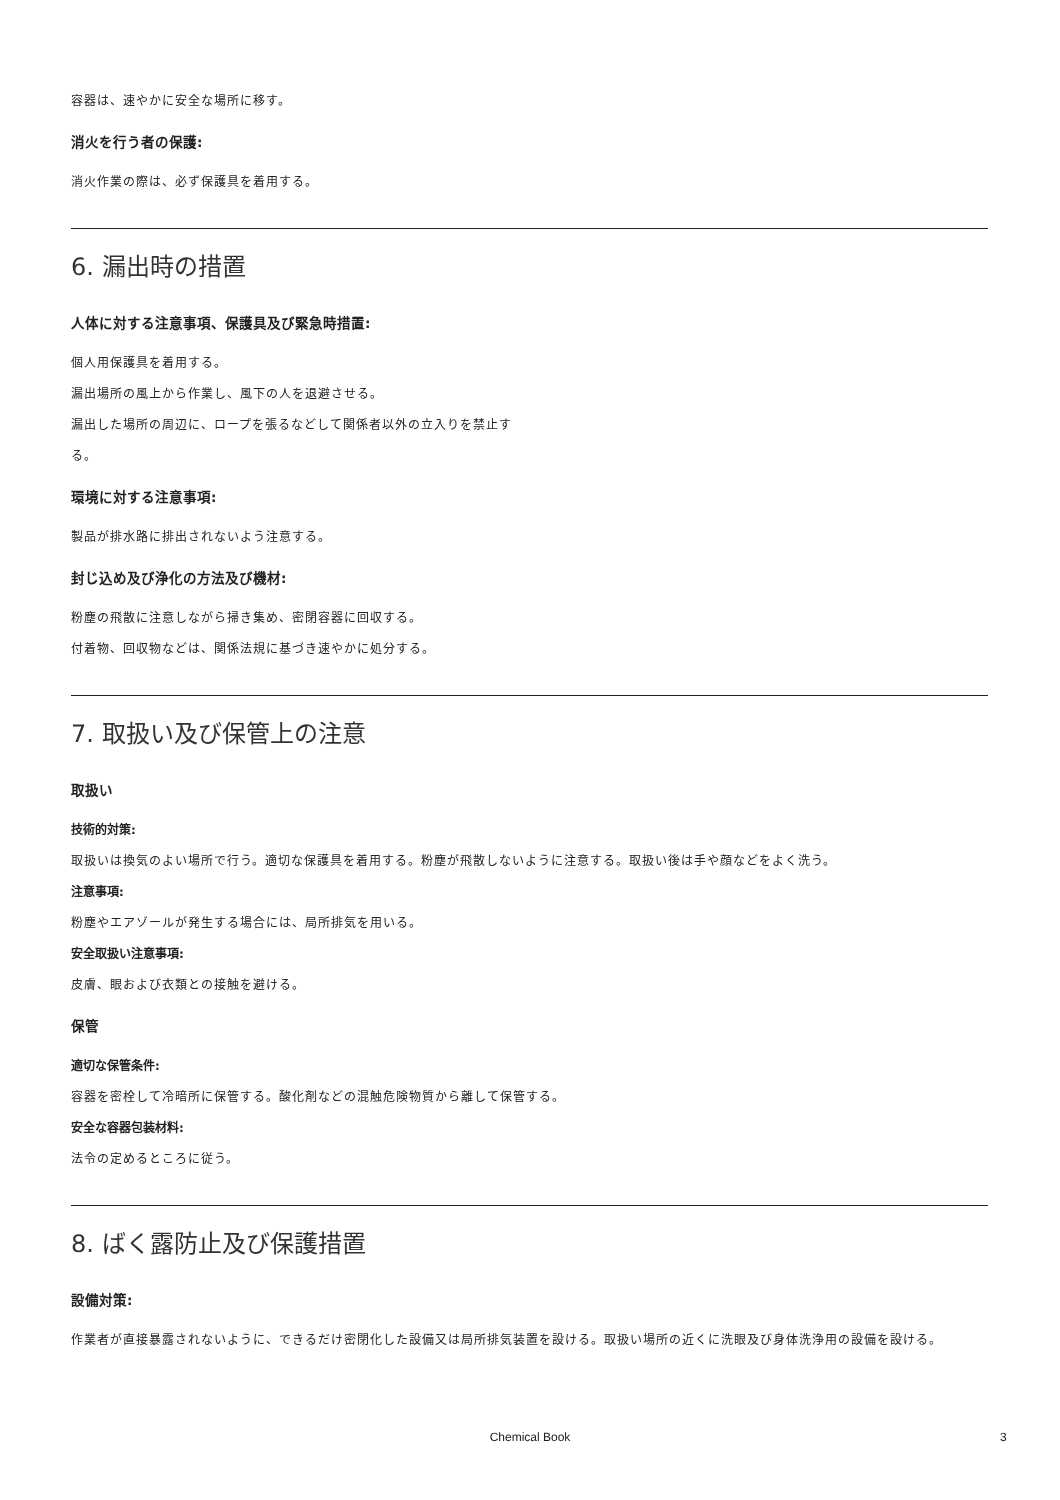容器は、速やかに安全な場所に移す。
消火を行う者の保護:
消火作業の際は、必ず保護具を着用する。
6. 漏出時の措置
人体に対する注意事項、保護具及び緊急時措置:
個人用保護具を着用する。
漏出場所の風上から作業し、風下の人を退避させる。
漏出した場所の周辺に、ロープを張るなどして関係者以外の立入りを禁止す
る。
環境に対する注意事項:
製品が排水路に排出されないよう注意する。
封じ込め及び浄化の方法及び機材:
粉塵の飛散に注意しながら掃き集め、密閉容器に回収する。
付着物、回収物などは、関係法規に基づき速やかに処分する。
7. 取扱い及び保管上の注意
取扱い
技術的対策:
取扱いは換気のよい場所で行う。適切な保護具を着用する。粉塵が飛散しないように注意する。取扱い後は手や顔などをよく洗う。
注意事項:
粉塵やエアゾールが発生する場合には、局所排気を用いる。
安全取扱い注意事項:
皮膚、眼および衣類との接触を避ける。
保管
適切な保管条件:
容器を密栓して冷暗所に保管する。酸化剤などの混触危険物質から離して保管する。
安全な容器包装材料:
法令の定めるところに従う。
8. ばく露防止及び保護措置
設備対策:
作業者が直接暴露されないように、できるだけ密閉化した設備又は局所排気装置を設ける。取扱い場所の近くに洗眼及び身体洗浄用の設備を設ける。
Chemical Book 3